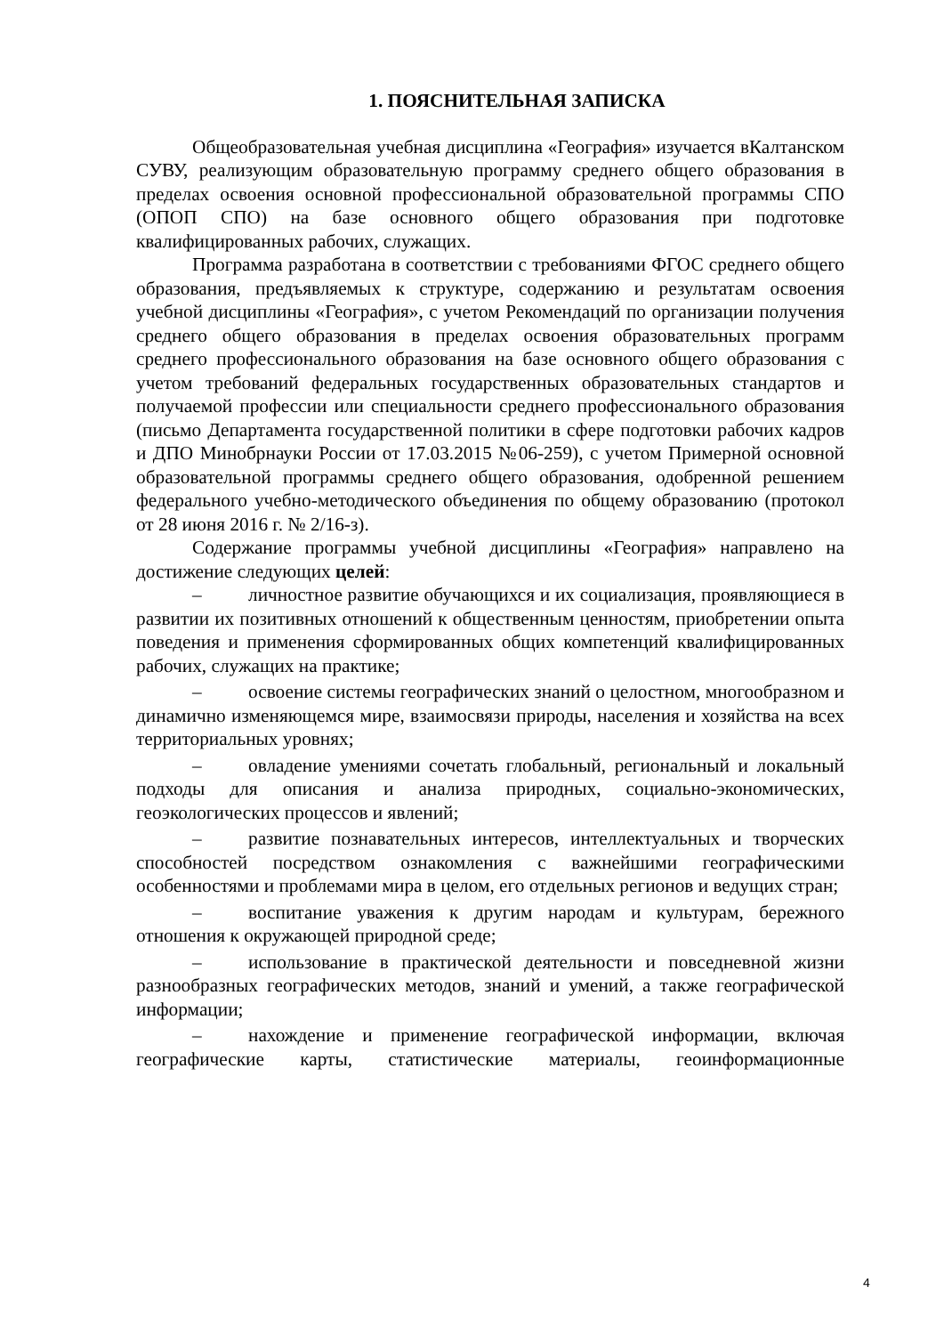1. ПОЯСНИТЕЛЬНАЯ ЗАПИСКА
Общеобразовательная учебная дисциплина «География» изучается вКалтанском СУВУ, реализующим образовательную программу среднего общего образования в пределах освоения основной профессиональной образовательной программы СПО (ОПОП СПО) на базе основного общего образования при подготовке квалифицированных рабочих, служащих.
Программа разработана в соответствии с требованиями ФГОС среднего общего образования, предъявляемых к структуре, содержанию и результатам освоения учебной дисциплины «География», с учетом Рекомендаций по организации получения среднего общего образования в пределах освоения образовательных программ среднего профессионального образования на базе основного общего образования с учетом требований федеральных государственных образовательных стандартов и получаемой профессии или специальности среднего профессионального образования (письмо Департамента государственной политики в сфере подготовки рабочих кадров и ДПО Минобрнауки России от 17.03.2015 №06-259), с учетом Примерной основной образовательной программы среднего общего образования, одобренной решением федерального учебно-методического объединения по общему образованию (протокол от 28 июня 2016 г. № 2/16-з).
Содержание программы учебной дисциплины «География» направлено на достижение следующих целей:
– личностное развитие обучающихся и их социализация, проявляющиеся в развитии их позитивных отношений к общественным ценностям, приобретении опыта поведения и применения сформированных общих компетенций квалифицированных рабочих, служащих на практике;
– освоение системы географических знаний о целостном, многообразном и динамично изменяющемся мире, взаимосвязи природы, населения и хозяйства на всех территориальных уровнях;
– овладение умениями сочетать глобальный, региональный и локальный подходы для описания и анализа природных, социально-экономических, геоэкологических процессов и явлений;
– развитие познавательных интересов, интеллектуальных и творческих способностей посредством ознакомления с важнейшими географическими особенностями и проблемами мира в целом, его отдельных регионов и ведущих стран;
– воспитание уважения к другим народам и культурам, бережного отношения к окружающей природной среде;
– использование в практической деятельности и повседневной жизни разнообразных географических методов, знаний и умений, а также географической информации;
– нахождение и применение географической информации, включая географические карты, статистические материалы, геоинформационные
4